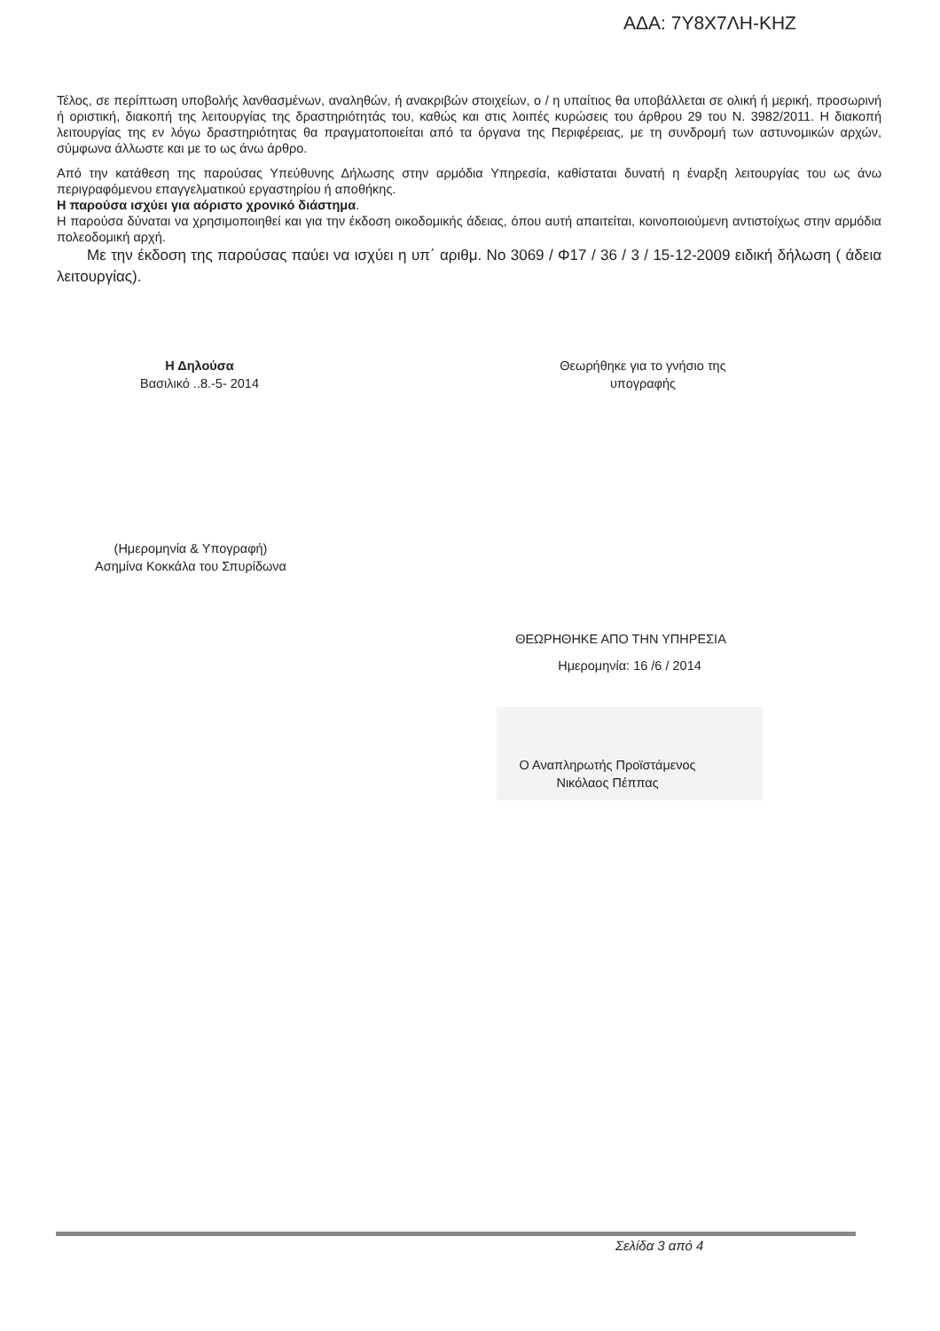ΑΔΑ: 7Υ8Χ7ΛΗ-ΚΗΖ
Τέλος, σε περίπτωση υποβολής λανθασμένων, αναληθών, ή ανακριβών στοιχείων, ο / η υπαίτιος θα υποβάλλεται σε ολική ή μερική, προσωρινή ή οριστική, διακοπή της λειτουργίας της δραστηριότητάς του, καθώς και στις λοιπές κυρώσεις του άρθρου 29 του Ν. 3982/2011. Η διακοπή λειτουργίας της εν λόγω δραστηριότητας θα πραγματοποιείται από τα όργανα της Περιφέρειας, με τη συνδρομή των αστυνομικών αρχών, σύμφωνα άλλωστε και με το ως άνω άρθρο.
Από την κατάθεση της παρούσας Υπεύθυνης Δήλωσης στην αρμόδια Υπηρεσία, καθίσταται δυνατή η έναρξη λειτουργίας του ως άνω περιγραφόμενου επαγγελματικού εργαστηρίου ή αποθήκης.
Η παρούσα ισχύει για αόριστο χρονικό διάστημα.
Η παρούσα δύναται να χρησιμοποιηθεί και για την έκδοση οικοδομικής άδειας, όπου αυτή απαιτείται, κοινοποιούμενη αντιστοίχως στην αρμόδια πολεοδομική αρχή.
Με την έκδοση της παρούσας παύει να ισχύει η υπ΄ αριθμ. Νο 3069 / Φ17 / 36 / 3 / 15-12-2009 ειδική δήλωση ( άδεια λειτουργίας).
Η Δηλούσα
Βασιλικό ..8.-5- 2014
Θεωρήθηκε για το γνήσιο της
υπογραφής
(Ημερομηνία & Υπογραφή)
Ασημίνα Κοκκάλα του Σπυρίδωνα
ΘΕΩΡΗΘΗΚΕ ΑΠΟ ΤΗΝ ΥΠΗΡΕΣΙΑ
Ημερομηνία: 16 /6 / 2014
Ο Αναπληρωτής Προϊστάμενος
Νικόλαος Πέππας
Σελίδα 3 από 4